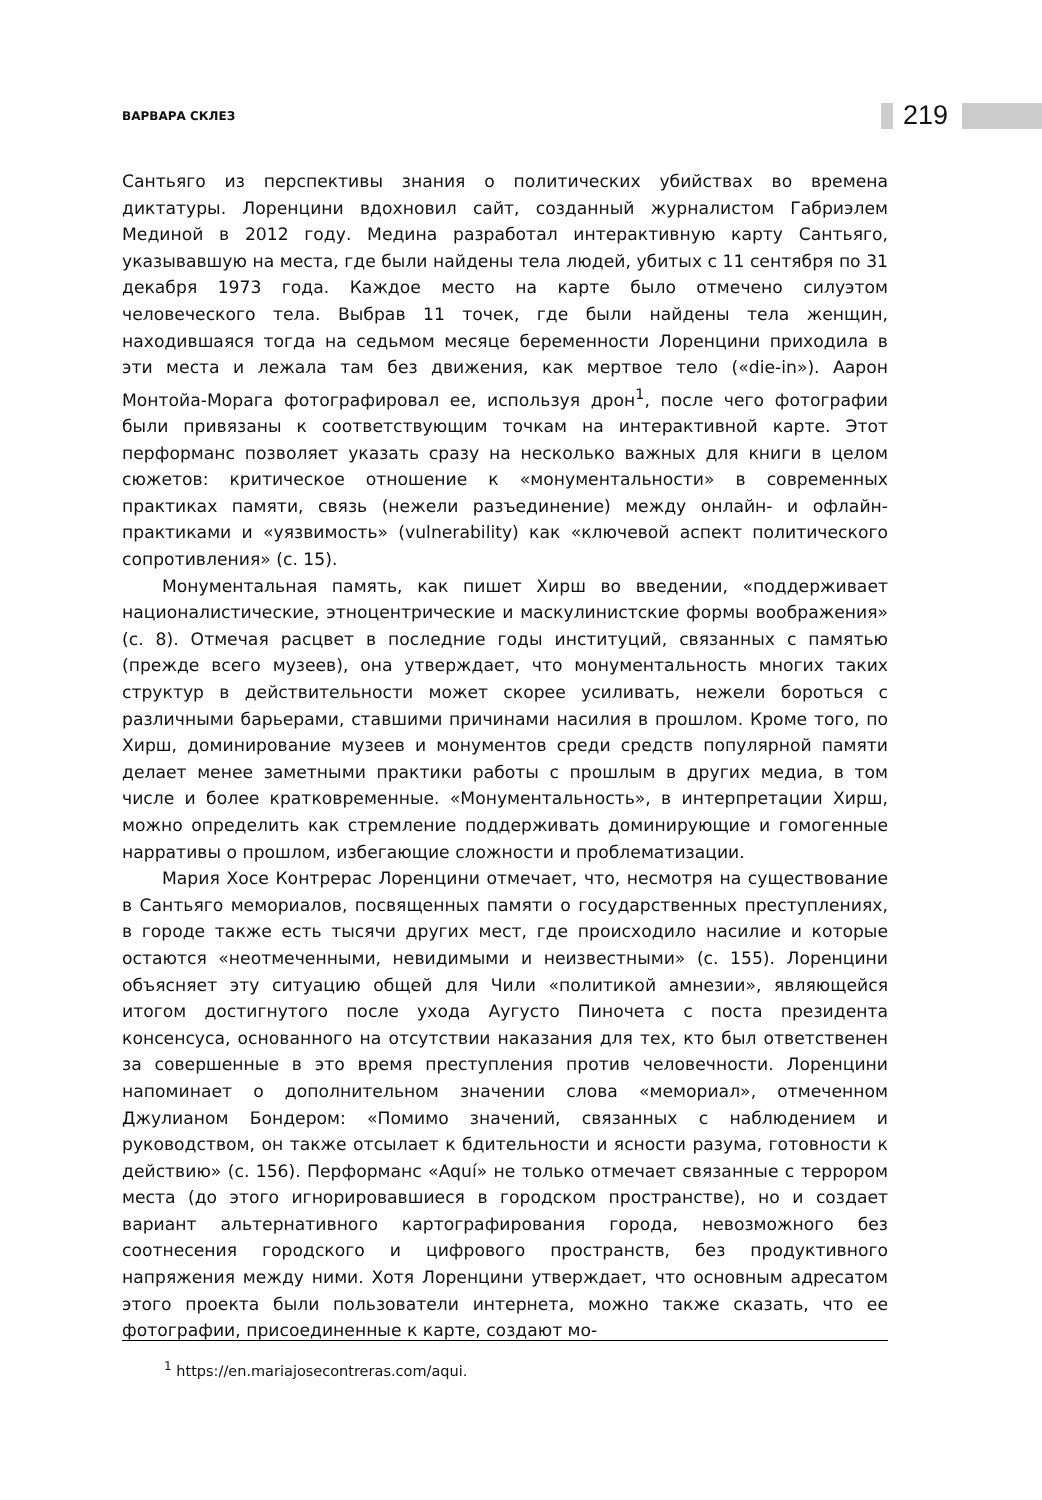ВАРВАРА СКЛЕЗ
219
Сантьяго из перспективы знания о политических убийствах во времена диктатуры. Лоренцини вдохновил сайт, созданный журналистом Габриэлем Мединой в 2012 году. Медина разработал интерактивную карту Сантьяго, указывавшую на места, где были найдены тела людей, убитых с 11 сентября по 31 декабря 1973 года. Каждое место на карте было отмечено силуэтом человеческого тела. Выбрав 11 точек, где были найдены тела женщин, находившаяся тогда на седьмом месяце беременности Лоренцини приходила в эти места и лежала там без движения, как мертвое тело («die-in»). Аарон Монтойа-Морага фотографировал ее, используя дрон<sup>1</sup>, после чего фотографии были привязаны к соответствующим точкам на интерактивной карте. Этот перформанс позволяет указать сразу на несколько важных для книги в целом сюжетов: критическое отношение к «монументальности» в современных практиках памяти, связь (нежели разъединение) между онлайн- и офлайн-практиками и «уязвимость» (vulnerability) как «ключевой аспект политического сопротивления» (с. 15).
Монументальная память, как пишет Хирш во введении, «поддерживает националистические, этноцентрические и маскулинистские формы воображения» (с. 8). Отмечая расцвет в последние годы институций, связанных с памятью (прежде всего музеев), она утверждает, что монументальность многих таких структур в действительности может скорее усиливать, нежели бороться с различными барьерами, ставшими причинами насилия в прошлом. Кроме того, по Хирш, доминирование музеев и монументов среди средств популярной памяти делает менее заметными практики работы с прошлым в других медиа, в том числе и более кратковременные. «Монументальность», в интерпретации Хирш, можно определить как стремление поддерживать доминирующие и гомогенные нарративы о прошлом, избегающие сложности и проблематизации.
Мария Хосе Контрерас Лоренцини отмечает, что, несмотря на существование в Сантьяго мемориалов, посвященных памяти о государственных преступлениях, в городе также есть тысячи других мест, где происходило насилие и которые остаются «неотмеченными, невидимыми и неизвестными» (с. 155). Лоренцини объясняет эту ситуацию общей для Чили «политикой амнезии», являющейся итогом достигнутого после ухода Аугусто Пиночета с поста президента консенсуса, основанного на отсутствии наказания для тех, кто был ответственен за совершенные в это время преступления против человечности. Лоренцини напоминает о дополнительном значении слова «мемориал», отмеченном Джулианом Бондером: «Помимо значений, связанных с наблюдением и руководством, он также отсылает к бдительности и ясности разума, готовности к действию» (с. 156). Перформанс «Aquí» не только отмечает связанные с террором места (до этого игнорировавшиеся в городском пространстве), но и создает вариант альтернативного картографирования города, невозможного без соотнесения городского и цифрового пространств, без продуктивного напряжения между ними. Хотя Лоренцини утверждает, что основным адресатом этого проекта были пользователи интернета, можно также сказать, что ее фотографии, присоединенные к карте, создают мо-
<sup>1</sup> https://en.mariajosecontreras.com/aqui.